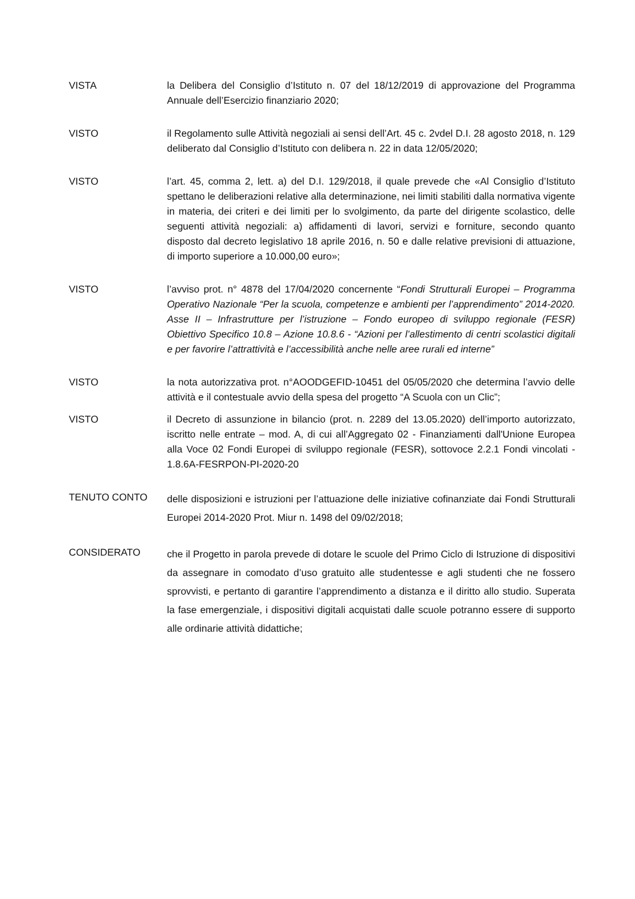VISTA la Delibera del Consiglio d’Istituto n. 07 del 18/12/2019 di approvazione del Programma Annuale dell’Esercizio finanziario 2020;
VISTO il Regolamento sulle Attività negoziali ai sensi dell’Art. 45 c. 2vdel D.I. 28 agosto 2018, n. 129 deliberato dal Consiglio d’Istituto con delibera n. 22 in data 12/05/2020;
VISTO l’art. 45, comma 2, lett. a) del D.I. 129/2018, il quale prevede che «Al Consiglio d’Istituto spettano le deliberazioni relative alla determinazione, nei limiti stabiliti dalla normativa vigente in materia, dei criteri e dei limiti per lo svolgimento, da parte del dirigente scolastico, delle seguenti attività negoziali: a) affidamenti di lavori, servizi e forniture, secondo quanto disposto dal decreto legislativo 18 aprile 2016, n. 50 e dalle relative previsioni di attuazione, di importo superiore a 10.000,00 euro»;
VISTO l’avviso prot. n° 4878 del 17/04/2020 concernente “Fondi Strutturali Europei – Programma Operativo Nazionale “Per la scuola, competenze e ambienti per l’apprendimento” 2014-2020. Asse II – Infrastrutture per l’istruzione – Fondo europeo di sviluppo regionale (FESR) Obiettivo Specifico 10.8 – Azione 10.8.6 - “Azioni per l’allestimento di centri scolastici digitali e per favorire l’attrattività e l’accessibilità anche nelle aree rurali ed interne”
VISTO la nota autorizzativa prot. n°AOODGEFID-10451 del 05/05/2020 che determina l’avvio delle attività e il contestuale avvio della spesa del progetto “A Scuola con un Clic”;
VISTO il Decreto di assunzione in bilancio (prot. n. 2289 del 13.05.2020) dell’importo autorizzato, iscritto nelle entrate – mod. A, di cui all’Aggregato 02 - Finanziamenti dall'Unione Europea alla Voce 02 Fondi Europei di sviluppo regionale (FESR), sottovoce 2.2.1 Fondi vincolati - 1.8.6A-FESRPON-PI-2020-20
TENUTO CONTO
delle disposizioni e istruzioni per l’attuazione delle iniziative cofinanziate dai Fondi Strutturali Europei 2014-2020 Prot. Miur n. 1498 del 09/02/2018;
CONSIDERATO
che il Progetto in parola prevede di dotare le scuole del Primo Ciclo di Istruzione di dispositivi da assegnare in comodato d’uso gratuito alle studentesse e agli studenti che ne fossero sprovvisti, e pertanto di garantire l’apprendimento a distanza e il diritto allo studio. Superata la fase emergenziale, i dispositivi digitali acquistati dalle scuole potranno essere di supporto alle ordinarie attività didattiche;